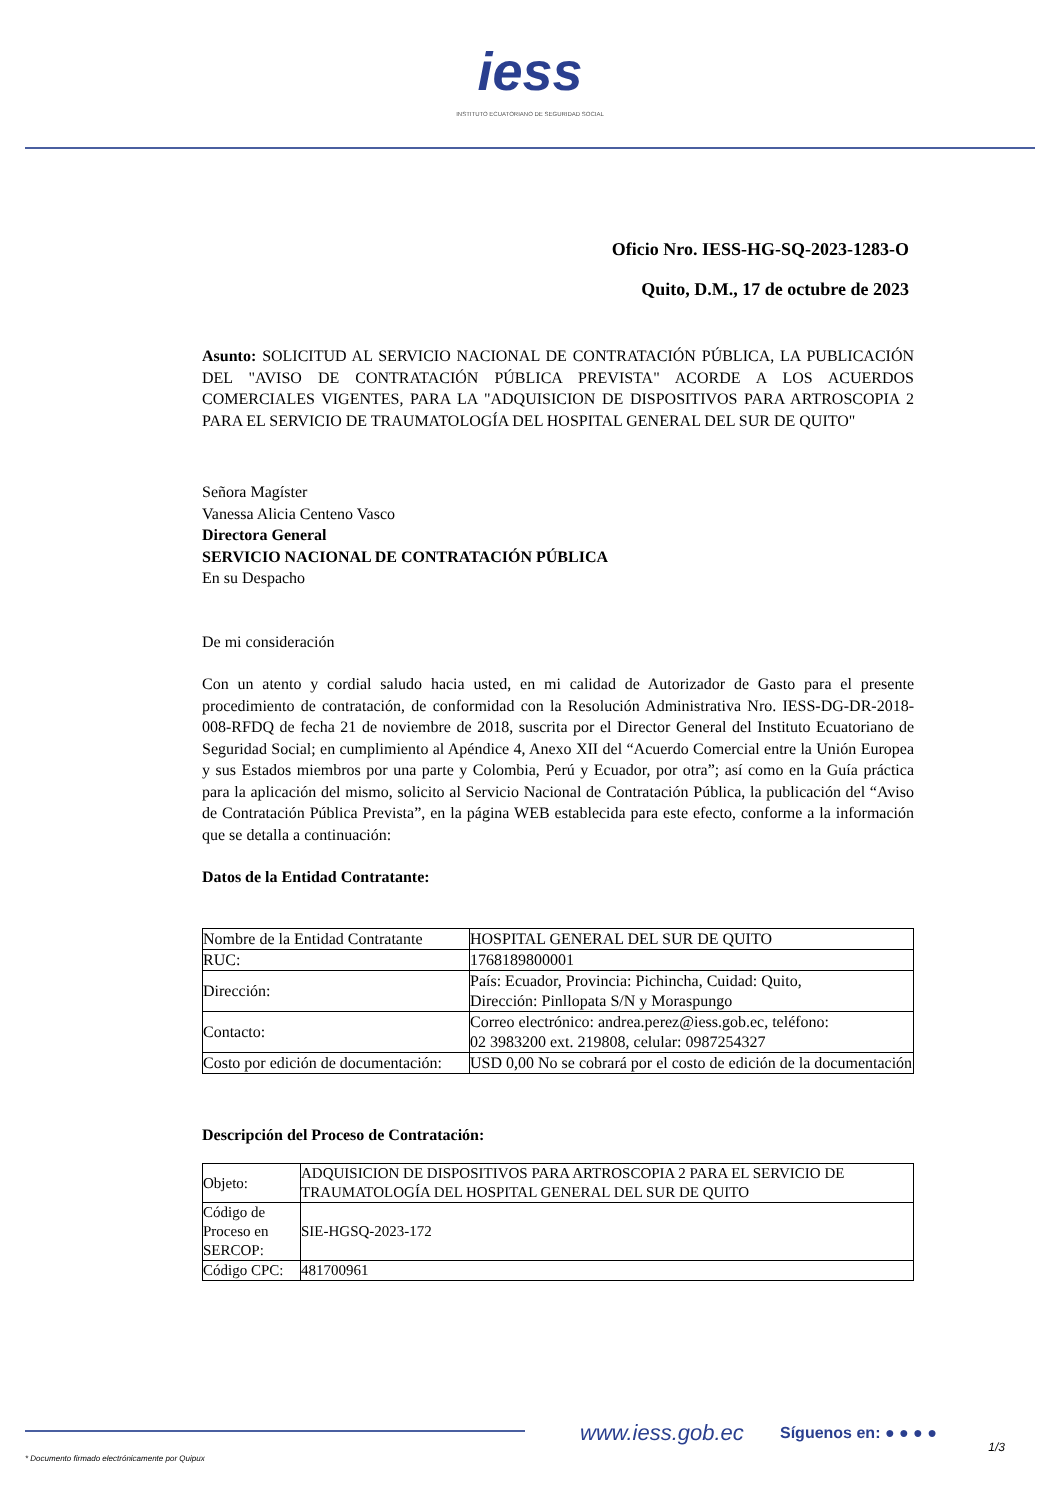iess
INSTITUTO ECUATORIANO DE SEGURIDAD SOCIAL
Oficio Nro. IESS-HG-SQ-2023-1283-O
Quito, D.M., 17 de octubre de 2023
Asunto: SOLICITUD AL SERVICIO NACIONAL DE CONTRATACIÓN PÚBLICA, LA PUBLICACIÓN DEL "AVISO DE CONTRATACIÓN PÚBLICA PREVISTA" ACORDE A LOS ACUERDOS COMERCIALES VIGENTES, PARA LA "ADQUISICION DE DISPOSITIVOS PARA ARTROSCOPIA 2 PARA EL SERVICIO DE TRAUMATOLOGÍA DEL HOSPITAL GENERAL DEL SUR DE QUITO"
Señora Magíster
Vanessa Alicia Centeno Vasco
Directora General
SERVICIO NACIONAL DE CONTRATACIÓN PÚBLICA
En su Despacho
De mi consideración
Con un atento y cordial saludo hacia usted, en mi calidad de Autorizador de Gasto para el presente procedimiento de contratación, de conformidad con la Resolución Administrativa Nro. IESS-DG-DR-2018-008-RFDQ de fecha 21 de noviembre de 2018, suscrita por el Director General del Instituto Ecuatoriano de Seguridad Social; en cumplimiento al Apéndice 4, Anexo XII del “Acuerdo Comercial entre la Unión Europea y sus Estados miembros por una parte y Colombia, Perú y Ecuador, por otra”; así como en la Guía práctica para la aplicación del mismo, solicito al Servicio Nacional de Contratación Pública, la publicación del “Aviso de Contratación Pública Prevista”, en la página WEB establecida para este efecto, conforme a la información que se detalla a continuación:
Datos de la Entidad Contratante:
| Nombre de la Entidad Contratante | HOSPITAL GENERAL DEL SUR DE QUITO |
| RUC: | 1768189800001 |
| Dirección: | País: Ecuador, Provincia: Pichincha, Cuidad: Quito, Dirección: Pinllopata S/N y Moraspungo |
| Contacto: | Correo electrónico: andrea.perez@iess.gob.ec, teléfono: 02 3983200 ext. 219808, celular: 0987254327 |
| Costo por edición de documentación: | USD 0,00 No se cobrará por el costo de edición de la documentación |
Descripción del Proceso de Contratación:
| Objeto: | ADQUISICION DE DISPOSITIVOS PARA ARTROSCOPIA 2 PARA EL SERVICIO DE TRAUMATOLOGÍA DEL HOSPITAL GENERAL DEL SUR DE QUITO |
| Código de Proceso en SERCOP: | SIE-HGSQ-2023-172 |
| Código CPC: | 481700961 |
www.iess.gob.ec Síguenos en: ● ● ● ●
1/3
* Documento firmado electrónicamente por Quipux